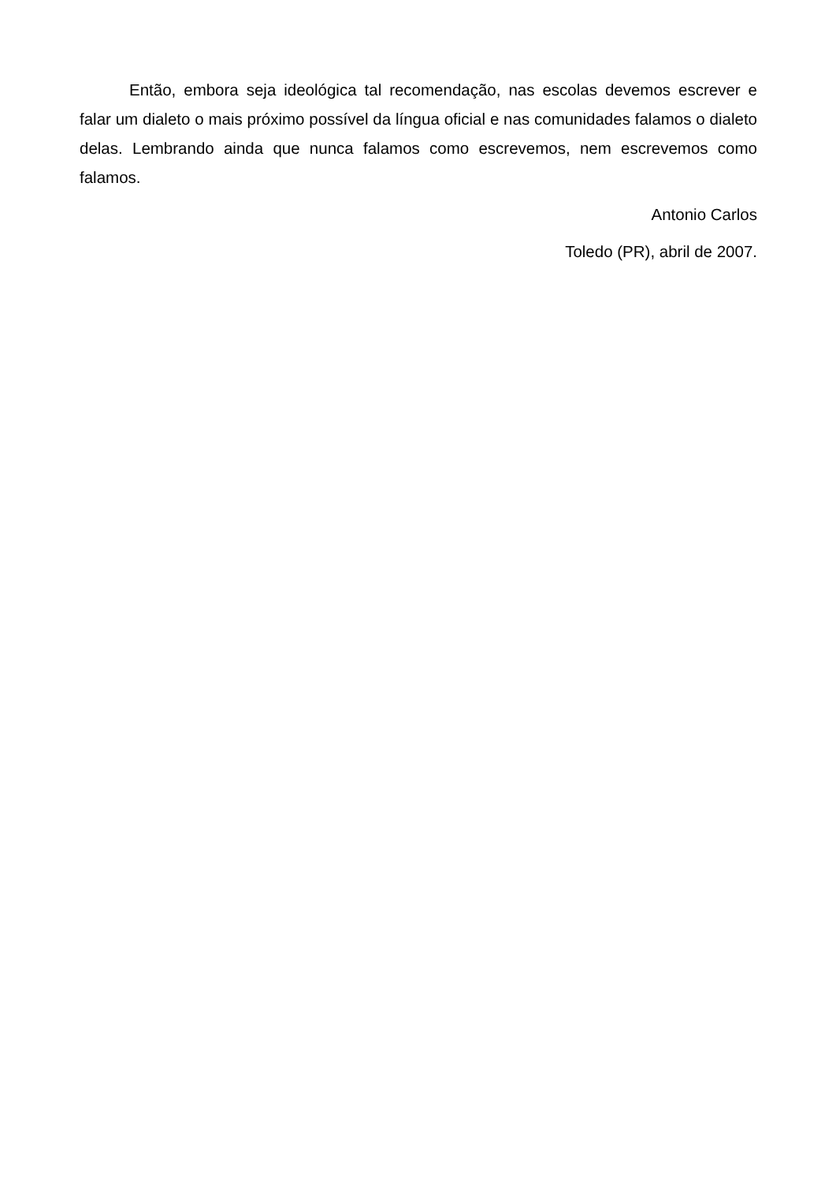Então, embora seja ideológica tal recomendação, nas escolas devemos escrever e falar um dialeto o mais próximo possível da língua oficial e nas comunidades falamos o dialeto delas. Lembrando ainda que nunca falamos como escrevemos, nem escrevemos como falamos.
Antonio Carlos
Toledo (PR), abril de 2007.